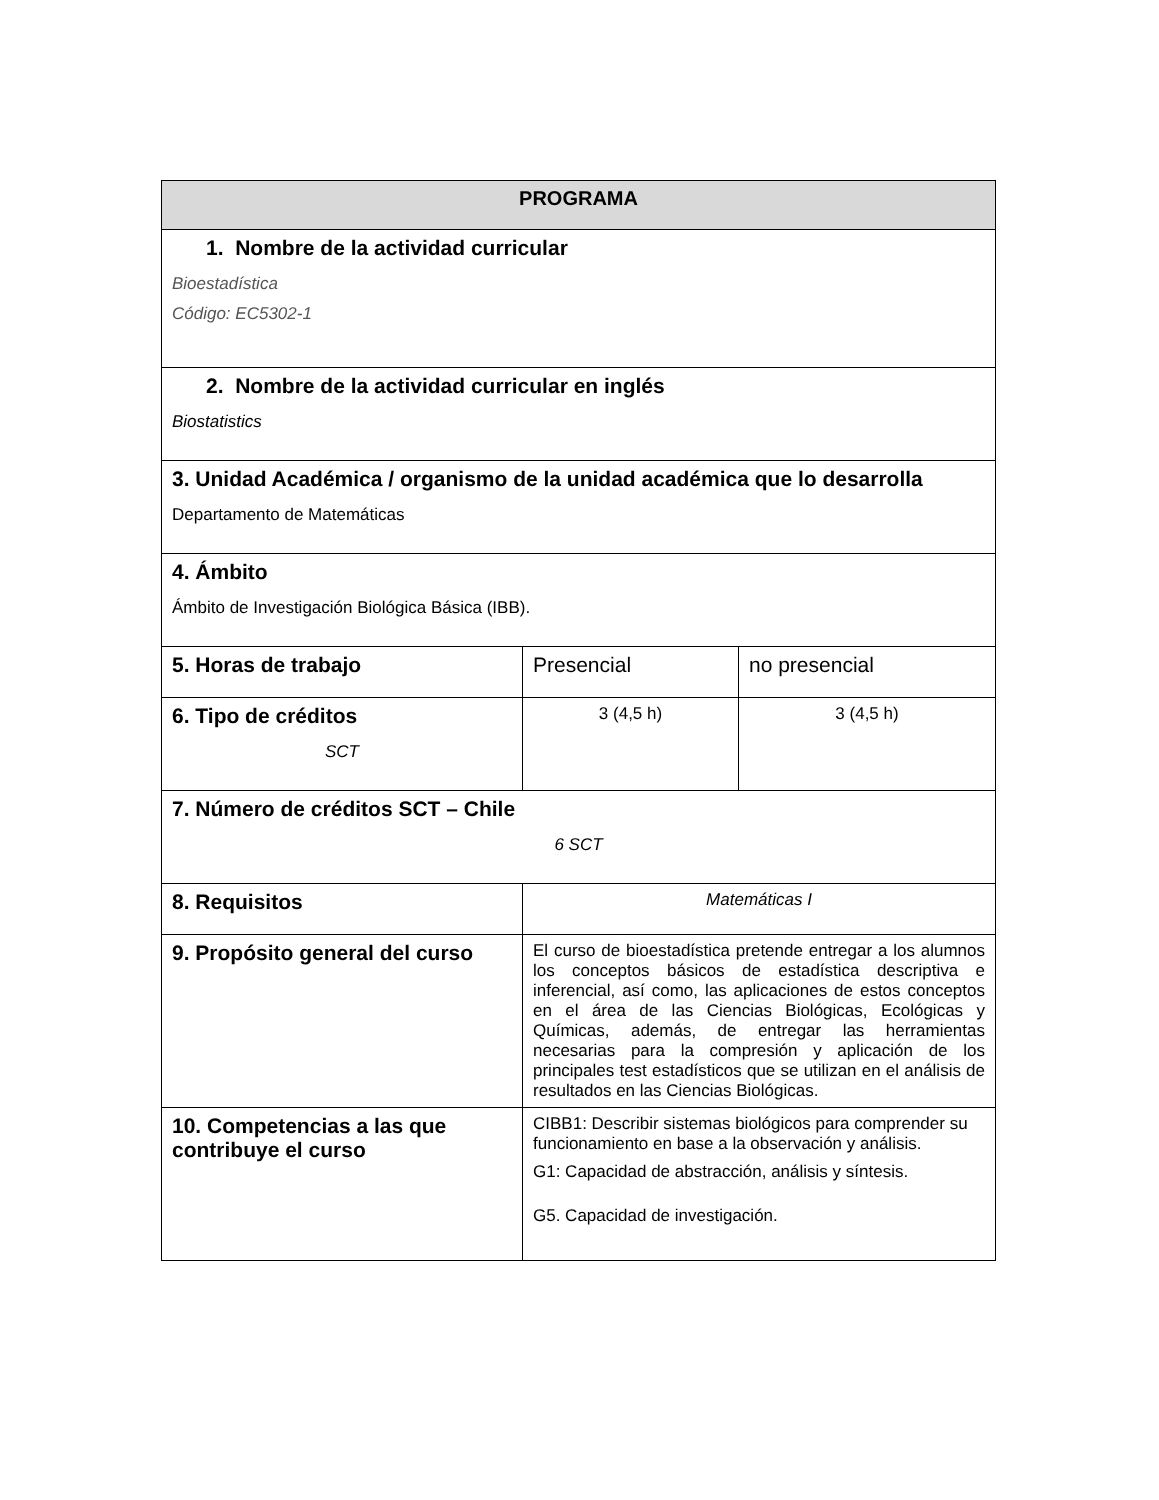| PROGRAMA | | |
| --- | --- | --- |
| 1. Nombre de la actividad curricular Bioestadística Código: EC5302-1 | | |
| 2. Nombre de la actividad curricular en inglés Biostatistics | | |
| 3. Unidad Académica / organismo de la unidad académica que lo desarrolla Departamento de Matemáticas | | |
| 4. Ámbito Ámbito de Investigación Biológica Básica (IBB). | | |
| 5. Horas de trabajo | Presencial | no presencial |
| 6. Tipo de créditos SCT | 3 (4,5 h) | 3 (4,5 h) |
| 7. Número de créditos SCT – Chile 6 SCT | | |
| 8. Requisitos | Matemáticas I | |
| 9. Propósito general del curso | El curso de bioestadística pretende entregar a los alumnos los conceptos básicos de estadística descriptiva e inferencial, así como, las aplicaciones de estos conceptos en el área de las Ciencias Biológicas, Ecológicas y Químicas, además, de entregar las herramientas necesarias para la compresión y aplicación de los principales test estadísticos que se utilizan en el análisis de resultados en las Ciencias Biológicas. | |
| 10. Competencias a las que contribuye el curso | CIBB1: Describir sistemas biológicos para comprender su funcionamiento en base a la observación y análisis. G1: Capacidad de abstracción, análisis y síntesis. G5. Capacidad de investigación. | |